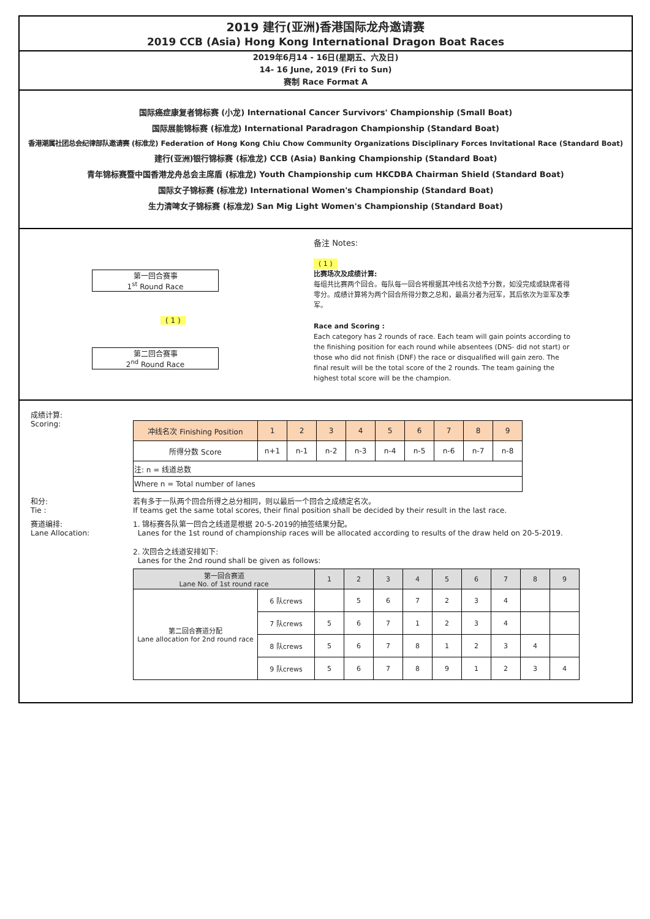2019 建行(亚洲)香港国际龙舟邀请赛
2019 CCB (Asia) Hong Kong International Dragon Boat Races
2019年6月14 - 16日(星期五、六及日)
14- 16 June, 2019 (Fri to Sun)
赛制 Race Format A
国际癌症康复者锦标赛 (小龙) International Cancer Survivors' Championship (Small Boat)
国际展能锦标赛 (标准龙) International Paradragon Championship (Standard Boat)
香港潮属社团总会纪律部队邀请赛 (标准龙) Federation of Hong Kong Chiu Chow Community Organizations Disciplinary Forces Invitational Race (Standard Boat)
建行(亚洲)银行锦标赛 (标准龙) CCB (Asia) Banking Championship (Standard Boat)
青年锦标赛暨中国香港龙舟总会主席盾 (标准龙) Youth Championship cum HKCDBA Chairman Shield (Standard Boat)
国际女子锦标赛 (标准龙) International Women's Championship (Standard Boat)
生力清啤女子锦标赛 (标准龙) San Mig Light Women's Championship (Standard Boat)
第一回合赛事
1<sup>st</sup> Round Race
( 1 )
第二回合赛事
2<sup>nd</sup> Round Race
备注 Notes:
( 1 )
比赛场次及成绩计算:
每组共比赛两个回合。每队每一回合将根据其冲线名次给予分数，如没完成或缺席者得零分。成绩计算将为两个回合所得分数之总和，最高分者为冠军，其后依次为亚军及季军。
Race and Scoring :
Each category has 2 rounds of race. Each team will gain points according to the finishing position for each round while absentees (DNS- did not start) or those who did not finish (DNF) the race or disqualified will gain zero. The final result will be the total score of the 2 rounds. The team gaining the highest total score will be the champion.
成绩计算:
Scoring:
| 冲线名次 Finishing Position | 1 | 2 | 3 | 4 | 5 | 6 | 7 | 8 | 9 |
| --- | --- | --- | --- | --- | --- | --- | --- | --- | --- |
| 所得分数 Score | n+1 | n-1 | n-2 | n-3 | n-4 | n-5 | n-6 | n-7 | n-8 |
| 注: n = 线道总数 | | | | | | | | | |
| Where n = Total number of lanes | | | | | | | | | |
和分:
Tie :
若有多于一队两个回合所得之总分相同，则以最后一个回合之成绩定名次。
If teams get the same total scores, their final position shall be decided by their result in the last race.
赛道编排:
Lane Allocation:
1. 锦标赛各队第一回合之线道是根据 20-5-2019的抽签结果分配。
Lanes for the 1st round of championship races will be allocated according to results of the draw held on 20-5-2019.
2. 次回合之线道安排如下:
Lanes for the 2nd round shall be given as follows:
| 第一回合赛道 Lane No. of 1st round race | | 1 | 2 | 3 | 4 | 5 | 6 | 7 | 8 | 9 |
| --- | --- | --- | --- | --- | --- | --- | --- | --- | --- | --- |
| 第二回合赛道分配 Lane allocation for 2nd round race | 6 队crews | | 5 | 6 | 7 | 2 | 3 | 4 | | |
| | 7 队crews | 5 | 6 | 7 | 1 | 2 | 3 | 4 | | |
| | 8 队crews | 5 | 6 | 7 | 8 | 1 | 2 | 3 | 4 | |
| | 9 队crews | 5 | 6 | 7 | 8 | 9 | 1 | 2 | 3 | 4 |